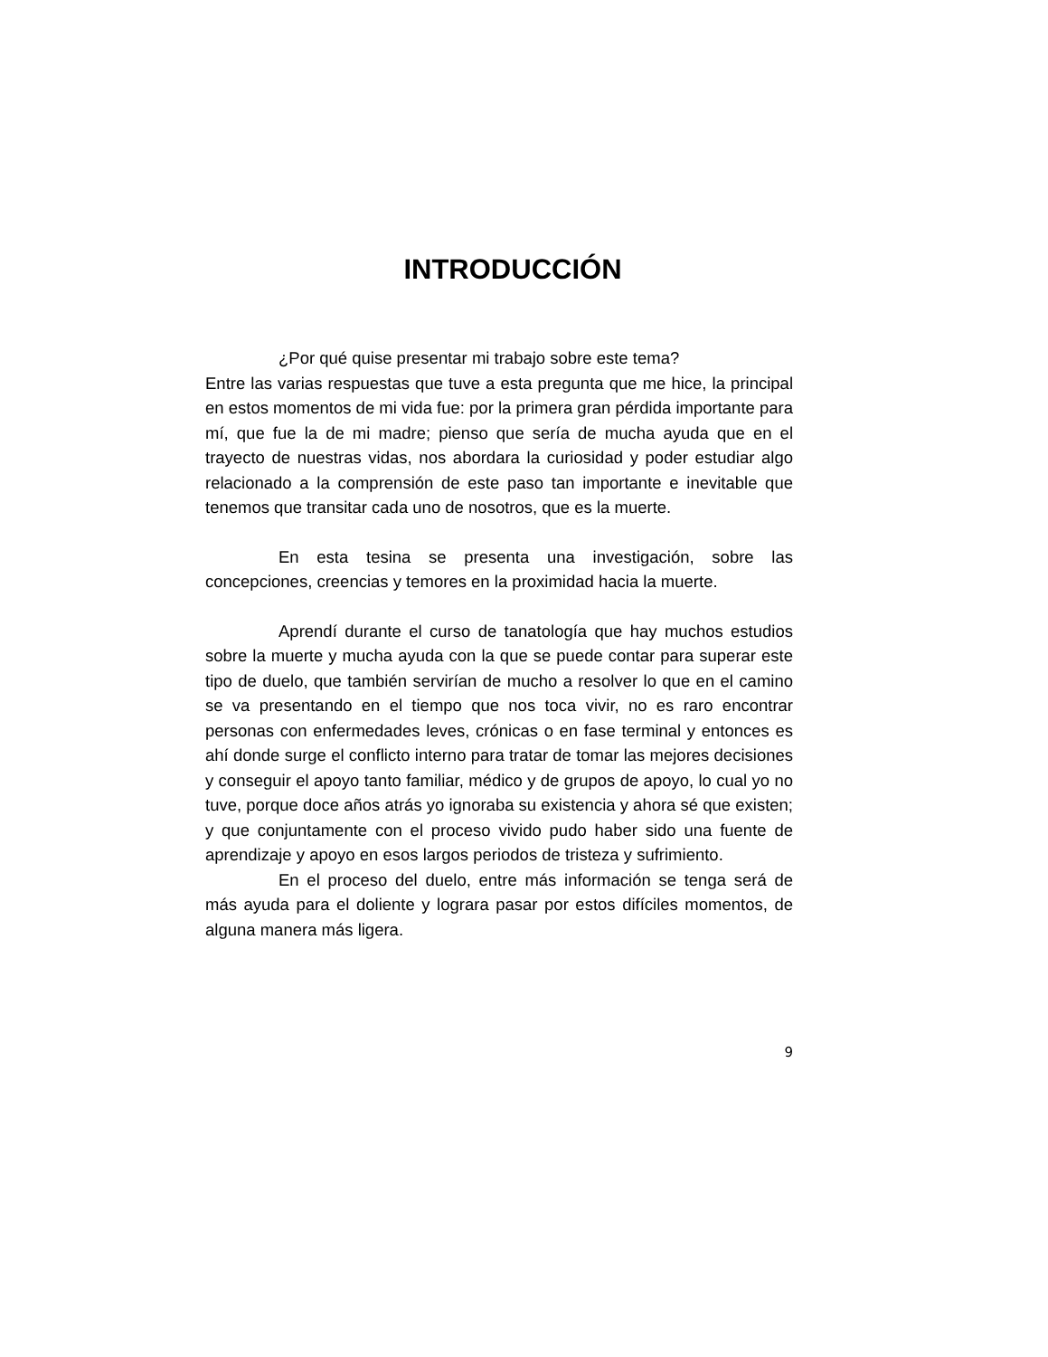INTRODUCCIÓN
¿Por qué quise presentar mi trabajo sobre este tema?
Entre las varias respuestas que tuve a esta pregunta que me hice, la principal en estos momentos de mi vida fue: por la primera gran pérdida importante para mí, que fue la de mi madre; pienso que sería de mucha ayuda que en el trayecto de nuestras vidas, nos abordara la curiosidad y poder estudiar algo relacionado a la comprensión de este paso tan importante e inevitable que tenemos que transitar cada uno de nosotros, que es la muerte.
En esta tesina se presenta una investigación, sobre las concepciones, creencias y temores en la proximidad hacia la muerte.
Aprendí durante el curso de tanatología que hay muchos estudios sobre la muerte y mucha ayuda con la que se puede contar para superar este tipo de duelo, que también servirían de mucho a resolver lo que en el camino se va presentando en el tiempo que nos toca vivir, no es raro encontrar personas con enfermedades leves, crónicas o en fase terminal y entonces es ahí donde surge el conflicto interno para tratar de tomar las mejores decisiones y conseguir el apoyo tanto familiar, médico y de grupos de apoyo, lo cual yo no tuve, porque doce años atrás yo ignoraba su existencia y ahora sé que existen; y que conjuntamente con el proceso vivido pudo haber sido una fuente de aprendizaje y apoyo en esos largos periodos de tristeza y sufrimiento.
En el proceso del duelo, entre más información se tenga será de más ayuda para el doliente y lograra pasar por estos difíciles momentos, de alguna manera más ligera.
9